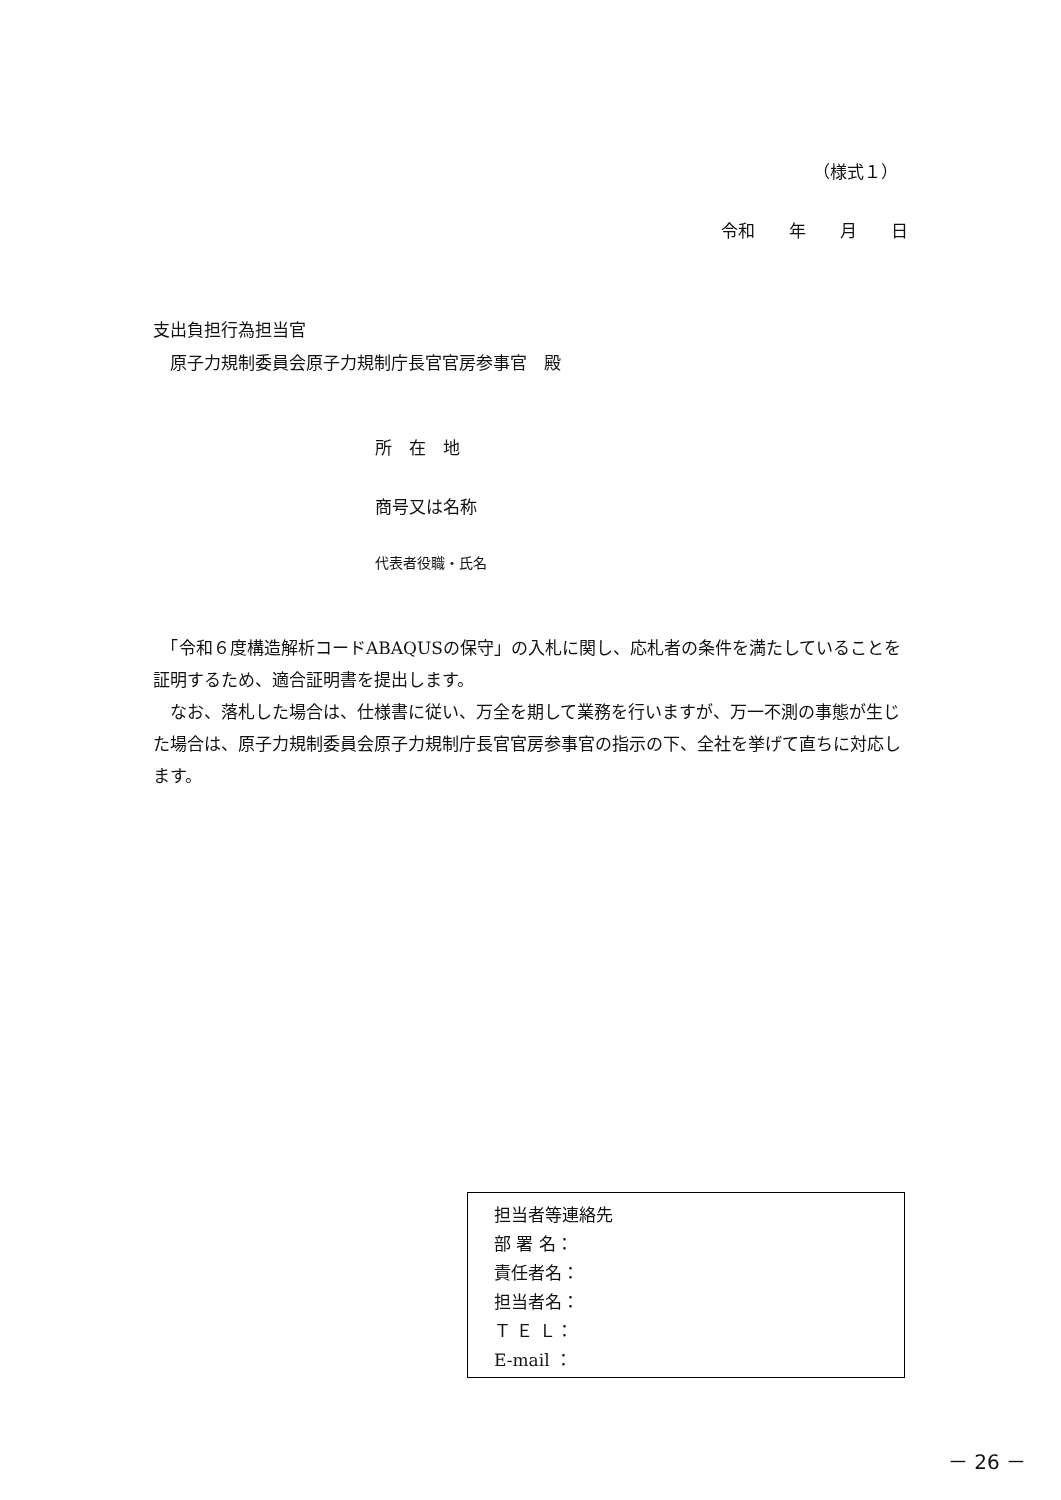（様式１）
令和　　年　　月　　日
支出負担行為担当官
　原子力規制委員会原子力規制庁長官官房参事官　殿
所　在　地
商号又は名称
代表者役職・氏名
　「令和６度構造解析コードABAQUSの保守」の入札に関し、応札者の条件を満たしていることを証明するため、適合証明書を提出します。
　なお、落札した場合は、仕様書に従い、万全を期して業務を行いますが、万一不測の事態が生じた場合は、原子力規制委員会原子力規制庁長官官房参事官の指示の下、全社を挙げて直ちに対応します。
担当者等連絡先
部 署 名：
責任者名：
担当者名：
Ｔ Ｅ Ｌ：
E-mail ：
－ 26 －